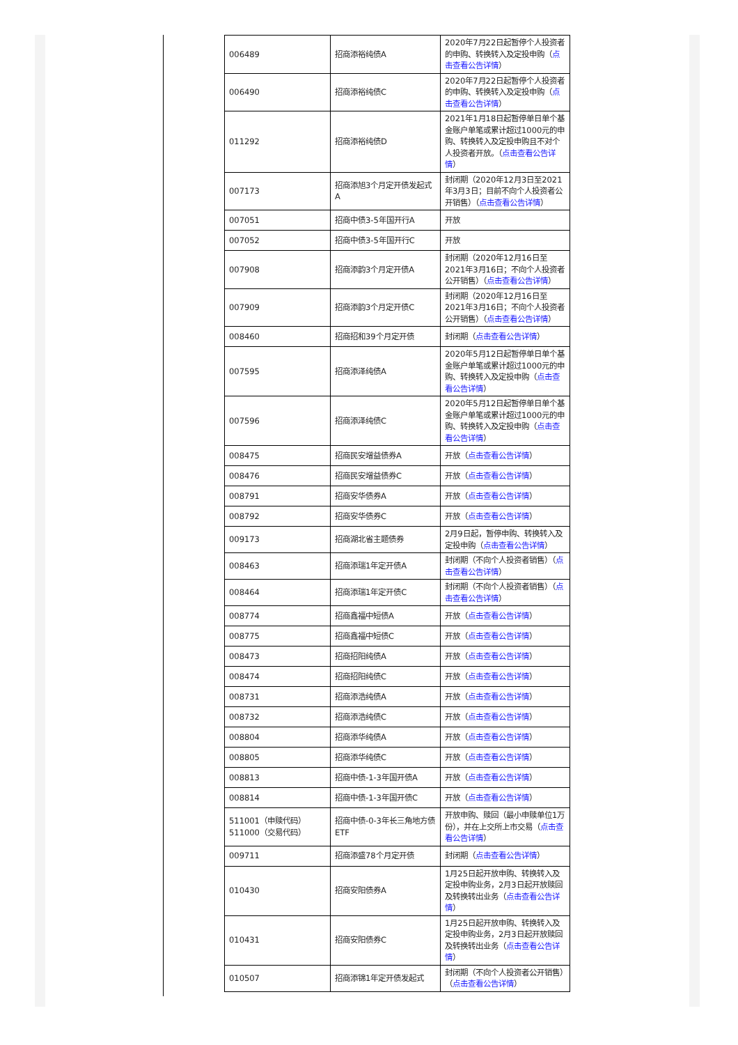| 006489 | 招商添裕纯债A | 2020年7月22日起暂停个人投资者的申购、转换转入及定投申购（ 点击查看公告详情 ） |
| 006490 | 招商添裕纯债C | 2020年7月22日起暂停个人投资者的申购、转换转入及定投申购（ 点击查看公告详情 ） |
| 011292 | 招商添裕纯债D | 2021年1月18日起暂停单日单个基金账户单笔或累计超过1000元的申购、转换转入及定投申购且不对个人投资者开放。（ 点击查看公告详情 ） |
| 007173 | 招商添旭3个月定开债发起式A | 封闭期（2020年12月3日至2021年3月3日；目前不向个人投资者公开销售）（ 点击查看公告详情 ） |
| 007051 | 招商中债3-5年国开行A | 开放 |
| 007052 | 招商中债3-5年国开行C | 开放 |
| 007908 | 招商添韵3个月定开债A | 封闭期（2020年12月16日至2021年3月16日；不向个人投资者公开销售）（ 点击查看公告详情 ） |
| 007909 | 招商添韵3个月定开债C | 封闭期（2020年12月16日至2021年3月16日；不向个人投资者公开销售）（ 点击查看公告详情 ） |
| 008460 | 招商招和39个月定开债 | 封闭期（ 点击查看公告详情 ） |
| 007595 | 招商添泽纯债A | 2020年5月12日起暂停单日单个基金账户单笔或累计超过1000元的申购、转换转入及定投申购（ 点击查看公告详情 ） |
| 007596 | 招商添泽纯债C | 2020年5月12日起暂停单日单个基金账户单笔或累计超过1000元的申购、转换转入及定投申购（ 点击查看公告详情 ） |
| 008475 | 招商民安增益债券A | 开放（ 点击查看公告详情 ） |
| 008476 | 招商民安增益债券C | 开放（ 点击查看公告详情 ） |
| 008791 | 招商安华债券A | 开放（ 点击查看公告详情 ） |
| 008792 | 招商安华债券C | 开放（ 点击查看公告详情 ） |
| 009173 | 招商湖北省主题债券 | 2月9日起，暂停申购、转换转入及定投申购（ 点击查看公告详情 ） |
| 008463 | 招商添瑞1年定开债A | 封闭期（不向个人投资者销售）（ 点击查看公告详情 ） |
| 008464 | 招商添瑞1年定开债C | 封闭期（不向个人投资者销售）（ 点击查看公告详情 ） |
| 008774 | 招商鑫福中短债A | 开放（ 点击查看公告详情 ） |
| 008775 | 招商鑫福中短债C | 开放（ 点击查看公告详情 ） |
| 008473 | 招商招阳纯债A | 开放（ 点击查看公告详情 ） |
| 008474 | 招商招阳纯债C | 开放（ 点击查看公告详情 ） |
| 008731 | 招商添浩纯债A | 开放（ 点击查看公告详情 ） |
| 008732 | 招商添浩纯债C | 开放（ 点击查看公告详情 ） |
| 008804 | 招商添华纯债A | 开放（ 点击查看公告详情 ） |
| 008805 | 招商添华纯债C | 开放（ 点击查看公告详情 ） |
| 008813 | 招商中债-1-3年国开债A | 开放（ 点击查看公告详情 ） |
| 008814 | 招商中债-1-3年国开债C | 开放（ 点击查看公告详情 ） |
| 511001（申赎代码） 511000（交易代码） | 招商中债-0-3年长三角地方债ETF | 开放申购、赎回（最小申赎单位1万份），并在上交所上市交易（ 点击查看公告详情 ） |
| 009711 | 招商添盛78个月定开债 | 封闭期（ 点击查看公告详情 ） |
| 010430 | 招商安阳债券A | 1月25日起开放申购、转换转入及定投申购业务，2月3日起开放赎回及转换转出业务（ 点击查看公告详情 ） |
| 010431 | 招商安阳债券C | 1月25日起开放申购、转换转入及定投申购业务，2月3日起开放赎回及转换转出业务（ 点击查看公告详情 ） |
| 010507 | 招商添锦1年定开债发起式 | 封闭期（不向个人投资者公开销售）（ 点击查看公告详情 ） |